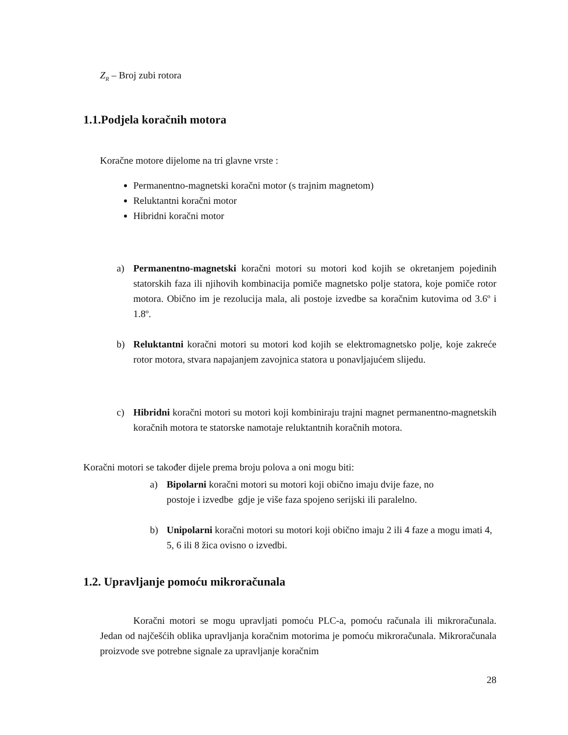Z<sub>R</sub> – Broj zubi rotora
1.1.Podjela koračnih motora
Koračne motore dijelome na tri glavne vrste :
Permanentno-magnetski koračni motor (s trajnim magnetom)
Reluktantni koračni motor
Hibridni koračni motor
a) Permanentno-magnetski koračni motori su motori kod kojih se okretanjem pojedinih statorskih faza ili njihovih kombinacija pomiče magnetsko polje statora, koje pomiče rotor motora. Obično im je rezolucija mala, ali postoje izvedbe sa koračnim kutovima od 3.6º i 1.8º.
b) Reluktantni koračni motori su motori kod kojih se elektromagnetsko polje, koje zakreće rotor motora, stvara napajanjem zavojnica statora u ponavljajućem slijedu.
c) Hibridni koračni motori su motori koji kombiniraju trajni magnet permanentno-magnetskih koračnih motora te statorske namotaje reluktantnih koračnih motora.
Koračni motori se također dijele prema broju polova a oni mogu biti:
a) Bipolarni koračni motori su motori koji obično imaju dvije faze, no
postoje i izvedbe gdje je više faza spojeno serijski ili paralelno.
b) Unipolarni koračni motori su motori koji obično imaju 2 ili 4 faze a mogu imati 4, 5, 6 ili 8 žica ovisno o izvedbi.
1.2. Upravljanje pomoću mikroračunala
Koračni motori se mogu upravljati pomoću PLC-a, pomoću računala ili mikroračunala. Jedan od najčešćih oblika upravljanja koračnim motorima je pomoću mikroračunala. Mikroračunala proizvode sve potrebne signale za upravljanje koračnim
28